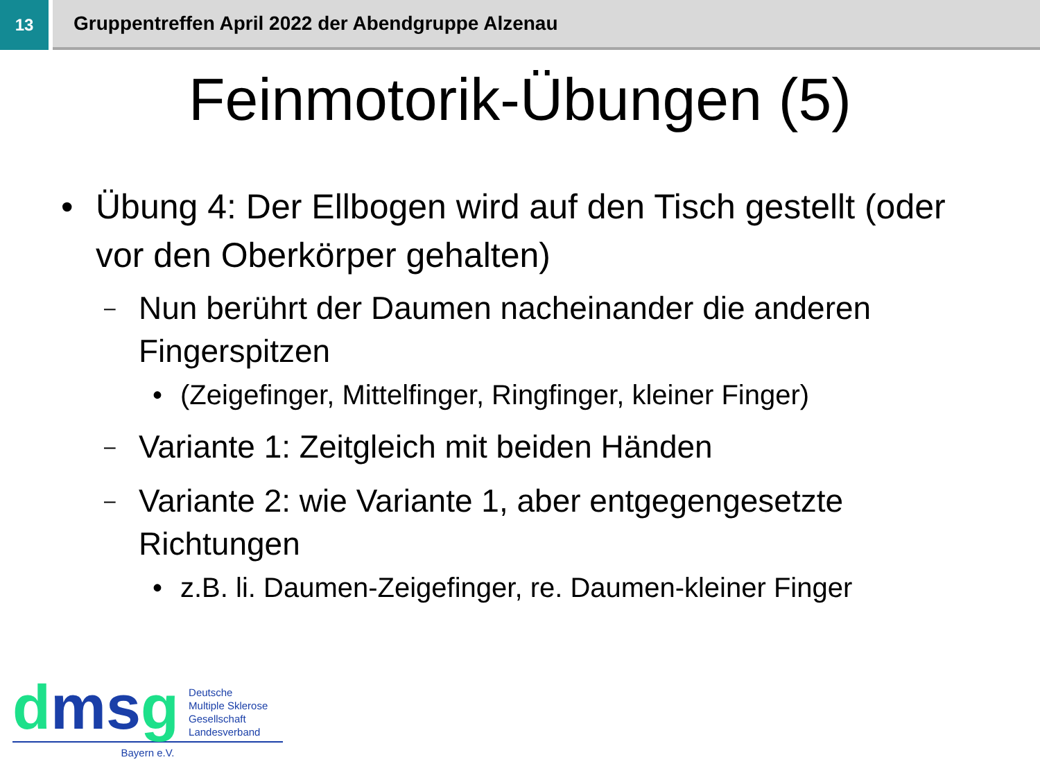13
Gruppentreffen April 2022 der Abendgruppe Alzenau
Feinmotorik-Übungen (5)
• Übung 4: Der Ellbogen wird auf den Tisch gestellt (oder vor den Oberkörper gehalten)
– Nun berührt der Daumen nacheinander die anderen Fingerspitzen
• (Zeigefinger, Mittelfinger, Ringfinger, kleiner Finger)
– Variante 1: Zeitgleich mit beiden Händen
– Variante 2: wie Variante 1, aber entgegengesetzte Richtungen
• z.B. li. Daumen-Zeigefinger, re. Daumen-kleiner Finger
dmsg
Deutsche
Multiple Sklerose
Gesellschaft
Landesverband
Bayern e.V.